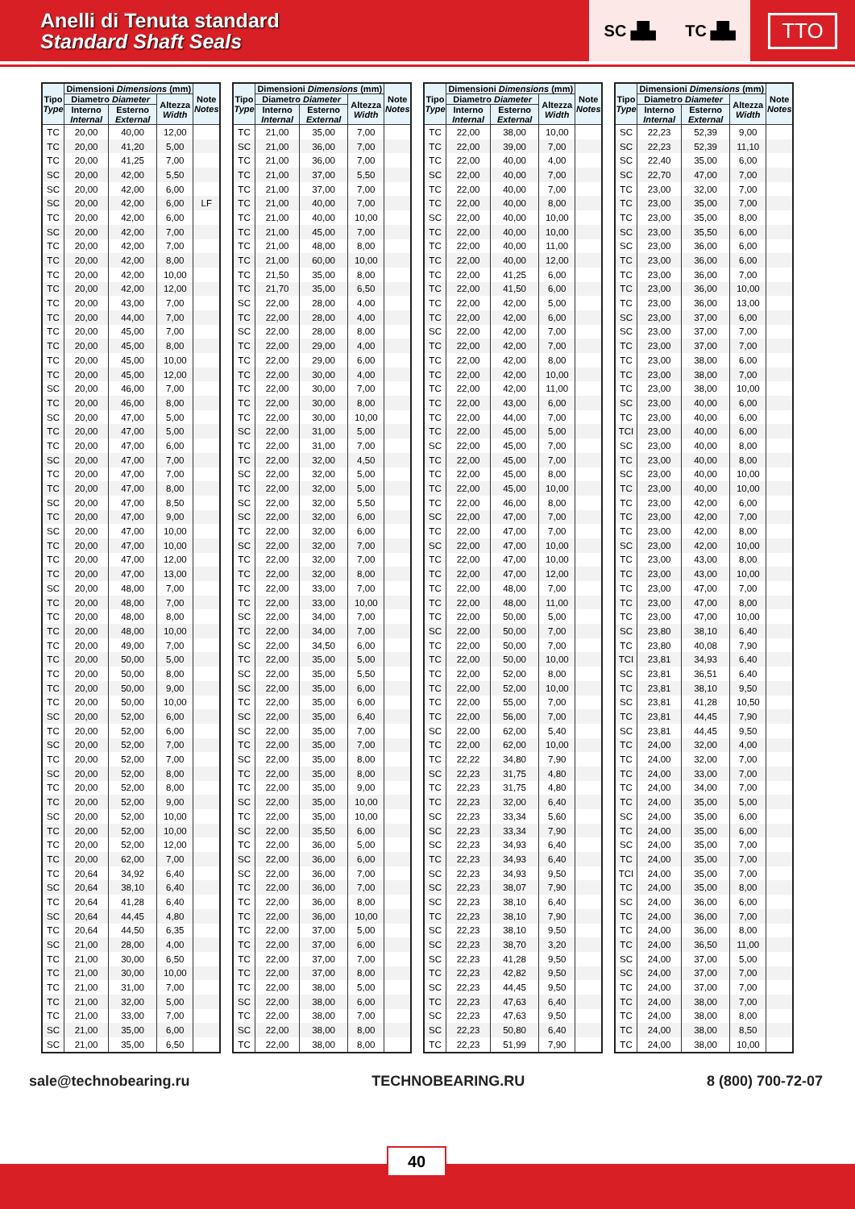Anelli di Tenuta standard
Standard Shaft Seals
SC ▟▙ TC ▟▙
TTO
| Tipo Type | Dimensioni Dimensions (mm) | | | Note Notes |
| --- | --- | --- | --- | --- |
| | Diametro Diameter | | Altezza Width | |
| | Interno Internal | Esterno External | | |
| TC | 20,00 | 40,00 | 12,00 | |
| TC | 20,00 | 41,20 | 5,00 | |
| TC | 20,00 | 41,25 | 7,00 | |
| SC | 20,00 | 42,00 | 5,50 | |
| SC | 20,00 | 42,00 | 6,00 | |
| SC | 20,00 | 42,00 | 6,00 | LF |
| TC | 20,00 | 42,00 | 6,00 | |
| SC | 20,00 | 42,00 | 7,00 | |
| TC | 20,00 | 42,00 | 7,00 | |
| TC | 20,00 | 42,00 | 8,00 | |
| TC | 20,00 | 42,00 | 10,00 | |
| TC | 20,00 | 42,00 | 12,00 | |
| TC | 20,00 | 43,00 | 7,00 | |
| TC | 20,00 | 44,00 | 7,00 | |
| TC | 20,00 | 45,00 | 7,00 | |
| TC | 20,00 | 45,00 | 8,00 | |
| TC | 20,00 | 45,00 | 10,00 | |
| TC | 20,00 | 45,00 | 12,00 | |
| SC | 20,00 | 46,00 | 7,00 | |
| TC | 20,00 | 46,00 | 8,00 | |
| SC | 20,00 | 47,00 | 5,00 | |
| TC | 20,00 | 47,00 | 5,00 | |
| TC | 20,00 | 47,00 | 6,00 | |
| SC | 20,00 | 47,00 | 7,00 | |
| TC | 20,00 | 47,00 | 7,00 | |
| TC | 20,00 | 47,00 | 8,00 | |
| SC | 20,00 | 47,00 | 8,50 | |
| TC | 20,00 | 47,00 | 9,00 | |
| SC | 20,00 | 47,00 | 10,00 | |
| TC | 20,00 | 47,00 | 10,00 | |
| TC | 20,00 | 47,00 | 12,00 | |
| TC | 20,00 | 47,00 | 13,00 | |
| SC | 20,00 | 48,00 | 7,00 | |
| TC | 20,00 | 48,00 | 7,00 | |
| TC | 20,00 | 48,00 | 8,00 | |
| TC | 20,00 | 48,00 | 10,00 | |
| TC | 20,00 | 49,00 | 7,00 | |
| TC | 20,00 | 50,00 | 5,00 | |
| TC | 20,00 | 50,00 | 8,00 | |
| TC | 20,00 | 50,00 | 9,00 | |
| TC | 20,00 | 50,00 | 10,00 | |
| SC | 20,00 | 52,00 | 6,00 | |
| TC | 20,00 | 52,00 | 6,00 | |
| SC | 20,00 | 52,00 | 7,00 | |
| TC | 20,00 | 52,00 | 7,00 | |
| SC | 20,00 | 52,00 | 8,00 | |
| TC | 20,00 | 52,00 | 8,00 | |
| TC | 20,00 | 52,00 | 9,00 | |
| SC | 20,00 | 52,00 | 10,00 | |
| TC | 20,00 | 52,00 | 10,00 | |
| TC | 20,00 | 52,00 | 12,00 | |
| TC | 20,00 | 62,00 | 7,00 | |
| TC | 20,64 | 34,92 | 6,40 | |
| SC | 20,64 | 38,10 | 6,40 | |
| TC | 20,64 | 41,28 | 6,40 | |
| SC | 20,64 | 44,45 | 4,80 | |
| TC | 20,64 | 44,50 | 6,35 | |
| SC | 21,00 | 28,00 | 4,00 | |
| TC | 21,00 | 30,00 | 6,50 | |
| TC | 21,00 | 30,00 | 10,00 | |
| TC | 21,00 | 31,00 | 7,00 | |
| TC | 21,00 | 32,00 | 5,00 | |
| TC | 21,00 | 33,00 | 7,00 | |
| SC | 21,00 | 35,00 | 6,00 | |
| SC | 21,00 | 35,00 | 6,50 | |
| Tipo Type | Dimensioni Dimensions (mm) | | | Note Notes |
| --- | --- | --- | --- | --- |
| | Diametro Diameter | | Altezza Width | |
| | Interno Internal | Esterno External | | |
| TC | 21,00 | 35,00 | 7,00 | |
| SC | 21,00 | 36,00 | 7,00 | |
| TC | 21,00 | 36,00 | 7,00 | |
| TC | 21,00 | 37,00 | 5,50 | |
| TC | 21,00 | 37,00 | 7,00 | |
| TC | 21,00 | 40,00 | 7,00 | |
| TC | 21,00 | 40,00 | 10,00 | |
| TC | 21,00 | 45,00 | 7,00 | |
| TC | 21,00 | 48,00 | 8,00 | |
| TC | 21,00 | 60,00 | 10,00 | |
| TC | 21,50 | 35,00 | 8,00 | |
| TC | 21,70 | 35,00 | 6,50 | |
| SC | 22,00 | 28,00 | 4,00 | |
| TC | 22,00 | 28,00 | 4,00 | |
| SC | 22,00 | 28,00 | 8,00 | |
| TC | 22,00 | 29,00 | 4,00 | |
| TC | 22,00 | 29,00 | 6,00 | |
| TC | 22,00 | 30,00 | 4,00 | |
| TC | 22,00 | 30,00 | 7,00 | |
| TC | 22,00 | 30,00 | 8,00 | |
| TC | 22,00 | 30,00 | 10,00 | |
| SC | 22,00 | 31,00 | 5,00 | |
| TC | 22,00 | 31,00 | 7,00 | |
| TC | 22,00 | 32,00 | 4,50 | |
| SC | 22,00 | 32,00 | 5,00 | |
| TC | 22,00 | 32,00 | 5,00 | |
| SC | 22,00 | 32,00 | 5,50 | |
| SC | 22,00 | 32,00 | 6,00 | |
| TC | 22,00 | 32,00 | 6,00 | |
| SC | 22,00 | 32,00 | 7,00 | |
| TC | 22,00 | 32,00 | 7,00 | |
| TC | 22,00 | 32,00 | 8,00 | |
| TC | 22,00 | 33,00 | 7,00 | |
| TC | 22,00 | 33,00 | 10,00 | |
| SC | 22,00 | 34,00 | 7,00 | |
| TC | 22,00 | 34,00 | 7,00 | |
| SC | 22,00 | 34,50 | 6,00 | |
| TC | 22,00 | 35,00 | 5,00 | |
| SC | 22,00 | 35,00 | 5,50 | |
| SC | 22,00 | 35,00 | 6,00 | |
| TC | 22,00 | 35,00 | 6,00 | |
| SC | 22,00 | 35,00 | 6,40 | |
| SC | 22,00 | 35,00 | 7,00 | |
| TC | 22,00 | 35,00 | 7,00 | |
| SC | 22,00 | 35,00 | 8,00 | |
| TC | 22,00 | 35,00 | 8,00 | |
| TC | 22,00 | 35,00 | 9,00 | |
| SC | 22,00 | 35,00 | 10,00 | |
| TC | 22,00 | 35,00 | 10,00 | |
| SC | 22,00 | 35,50 | 6,00 | |
| TC | 22,00 | 36,00 | 5,00 | |
| SC | 22,00 | 36,00 | 6,00 | |
| SC | 22,00 | 36,00 | 7,00 | |
| TC | 22,00 | 36,00 | 7,00 | |
| TC | 22,00 | 36,00 | 8,00 | |
| TC | 22,00 | 36,00 | 10,00 | |
| TC | 22,00 | 37,00 | 5,00 | |
| TC | 22,00 | 37,00 | 6,00 | |
| TC | 22,00 | 37,00 | 7,00 | |
| TC | 22,00 | 37,00 | 8,00 | |
| TC | 22,00 | 38,00 | 5,00 | |
| SC | 22,00 | 38,00 | 6,00 | |
| TC | 22,00 | 38,00 | 7,00 | |
| SC | 22,00 | 38,00 | 8,00 | |
| TC | 22,00 | 38,00 | 8,00 | |
| Tipo Type | Dimensioni Dimensions (mm) | | | Note Notes |
| --- | --- | --- | --- | --- |
| | Diametro Diameter | | Altezza Width | |
| | Interno Internal | Esterno External | | |
| TC | 22,00 | 38,00 | 10,00 | |
| TC | 22,00 | 39,00 | 7,00 | |
| TC | 22,00 | 40,00 | 4,00 | |
| SC | 22,00 | 40,00 | 7,00 | |
| TC | 22,00 | 40,00 | 7,00 | |
| TC | 22,00 | 40,00 | 8,00 | |
| SC | 22,00 | 40,00 | 10,00 | |
| TC | 22,00 | 40,00 | 10,00 | |
| TC | 22,00 | 40,00 | 11,00 | |
| TC | 22,00 | 40,00 | 12,00 | |
| TC | 22,00 | 41,25 | 6,00 | |
| TC | 22,00 | 41,50 | 6,00 | |
| TC | 22,00 | 42,00 | 5,00 | |
| TC | 22,00 | 42,00 | 6,00 | |
| SC | 22,00 | 42,00 | 7,00 | |
| TC | 22,00 | 42,00 | 7,00 | |
| TC | 22,00 | 42,00 | 8,00 | |
| TC | 22,00 | 42,00 | 10,00 | |
| TC | 22,00 | 42,00 | 11,00 | |
| TC | 22,00 | 43,00 | 6,00 | |
| TC | 22,00 | 44,00 | 7,00 | |
| TC | 22,00 | 45,00 | 5,00 | |
| SC | 22,00 | 45,00 | 7,00 | |
| TC | 22,00 | 45,00 | 7,00 | |
| TC | 22,00 | 45,00 | 8,00 | |
| TC | 22,00 | 45,00 | 10,00 | |
| TC | 22,00 | 46,00 | 8,00 | |
| SC | 22,00 | 47,00 | 7,00 | |
| TC | 22,00 | 47,00 | 7,00 | |
| SC | 22,00 | 47,00 | 10,00 | |
| TC | 22,00 | 47,00 | 10,00 | |
| TC | 22,00 | 47,00 | 12,00 | |
| TC | 22,00 | 48,00 | 7,00 | |
| TC | 22,00 | 48,00 | 11,00 | |
| TC | 22,00 | 50,00 | 5,00 | |
| SC | 22,00 | 50,00 | 7,00 | |
| TC | 22,00 | 50,00 | 7,00 | |
| TC | 22,00 | 50,00 | 10,00 | |
| TC | 22,00 | 52,00 | 8,00 | |
| TC | 22,00 | 52,00 | 10,00 | |
| TC | 22,00 | 55,00 | 7,00 | |
| TC | 22,00 | 56,00 | 7,00 | |
| SC | 22,00 | 62,00 | 5,40 | |
| TC | 22,00 | 62,00 | 10,00 | |
| TC | 22,22 | 34,80 | 7,90 | |
| SC | 22,23 | 31,75 | 4,80 | |
| TC | 22,23 | 31,75 | 4,80 | |
| TC | 22,23 | 32,00 | 6,40 | |
| SC | 22,23 | 33,34 | 5,60 | |
| SC | 22,23 | 33,34 | 7,90 | |
| SC | 22,23 | 34,93 | 6,40 | |
| TC | 22,23 | 34,93 | 6,40 | |
| SC | 22,23 | 34,93 | 9,50 | |
| SC | 22,23 | 38,07 | 7,90 | |
| SC | 22,23 | 38,10 | 6,40 | |
| TC | 22,23 | 38,10 | 7,90 | |
| SC | 22,23 | 38,10 | 9,50 | |
| SC | 22,23 | 38,70 | 3,20 | |
| SC | 22,23 | 41,28 | 9,50 | |
| TC | 22,23 | 42,82 | 9,50 | |
| SC | 22,23 | 44,45 | 9,50 | |
| TC | 22,23 | 47,63 | 6,40 | |
| SC | 22,23 | 47,63 | 9,50 | |
| SC | 22,23 | 50,80 | 6,40 | |
| TC | 22,23 | 51,99 | 7,90 | |
| Tipo Type | Dimensioni Dimensions (mm) | | | Note Notes |
| --- | --- | --- | --- | --- |
| | Diametro Diameter | | Altezza Width | |
| | Interno Internal | Esterno External | | |
| SC | 22,23 | 52,39 | 9,00 | |
| SC | 22,23 | 52,39 | 11,10 | |
| SC | 22,40 | 35,00 | 6,00 | |
| SC | 22,70 | 47,00 | 7,00 | |
| TC | 23,00 | 32,00 | 7,00 | |
| TC | 23,00 | 35,00 | 7,00 | |
| TC | 23,00 | 35,00 | 8,00 | |
| SC | 23,00 | 35,50 | 6,00 | |
| SC | 23,00 | 36,00 | 6,00 | |
| TC | 23,00 | 36,00 | 6,00 | |
| TC | 23,00 | 36,00 | 7,00 | |
| TC | 23,00 | 36,00 | 10,00 | |
| TC | 23,00 | 36,00 | 13,00 | |
| SC | 23,00 | 37,00 | 6,00 | |
| SC | 23,00 | 37,00 | 7,00 | |
| TC | 23,00 | 37,00 | 7,00 | |
| TC | 23,00 | 38,00 | 6,00 | |
| TC | 23,00 | 38,00 | 7,00 | |
| TC | 23,00 | 38,00 | 10,00 | |
| SC | 23,00 | 40,00 | 6,00 | |
| TC | 23,00 | 40,00 | 6,00 | |
| TCI | 23,00 | 40,00 | 6,00 | |
| SC | 23,00 | 40,00 | 8,00 | |
| TC | 23,00 | 40,00 | 8,00 | |
| SC | 23,00 | 40,00 | 10,00 | |
| TC | 23,00 | 40,00 | 10,00 | |
| TC | 23,00 | 42,00 | 6,00 | |
| TC | 23,00 | 42,00 | 7,00 | |
| TC | 23,00 | 42,00 | 8,00 | |
| SC | 23,00 | 42,00 | 10,00 | |
| TC | 23,00 | 43,00 | 8,00 | |
| TC | 23,00 | 43,00 | 10,00 | |
| TC | 23,00 | 47,00 | 7,00 | |
| TC | 23,00 | 47,00 | 8,00 | |
| TC | 23,00 | 47,00 | 10,00 | |
| SC | 23,80 | 38,10 | 6,40 | |
| TC | 23,80 | 40,08 | 7,90 | |
| TCI | 23,81 | 34,93 | 6,40 | |
| SC | 23,81 | 36,51 | 6,40 | |
| TC | 23,81 | 38,10 | 9,50 | |
| SC | 23,81 | 41,28 | 10,50 | |
| TC | 23,81 | 44,45 | 7,90 | |
| SC | 23,81 | 44,45 | 9,50 | |
| TC | 24,00 | 32,00 | 4,00 | |
| TC | 24,00 | 32,00 | 7,00 | |
| TC | 24,00 | 33,00 | 7,00 | |
| TC | 24,00 | 34,00 | 7,00 | |
| TC | 24,00 | 35,00 | 5,00 | |
| SC | 24,00 | 35,00 | 6,00 | |
| TC | 24,00 | 35,00 | 6,00 | |
| SC | 24,00 | 35,00 | 7,00 | |
| TC | 24,00 | 35,00 | 7,00 | |
| TCI | 24,00 | 35,00 | 7,00 | |
| TC | 24,00 | 35,00 | 8,00 | |
| SC | 24,00 | 36,00 | 6,00 | |
| TC | 24,00 | 36,00 | 7,00 | |
| TC | 24,00 | 36,00 | 8,00 | |
| TC | 24,00 | 36,50 | 11,00 | |
| SC | 24,00 | 37,00 | 5,00 | |
| SC | 24,00 | 37,00 | 7,00 | |
| TC | 24,00 | 37,00 | 7,00 | |
| TC | 24,00 | 38,00 | 7,00 | |
| TC | 24,00 | 38,00 | 8,00 | |
| TC | 24,00 | 38,00 | 8,50 | |
| TC | 24,00 | 38,00 | 10,00 | |
sale@technobearing.ru TECHNOBEARING.RU 8 (800) 700-72-07
40